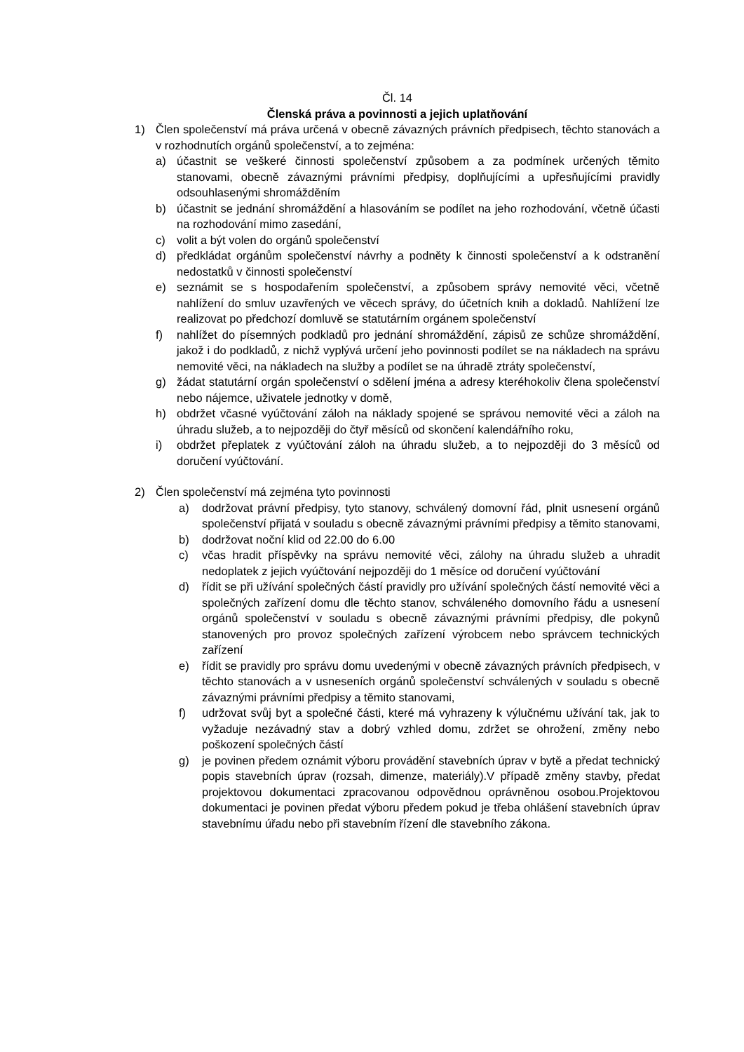Čl. 14
Členská práva a povinnosti a jejich uplatňování
1) Člen společenství má práva určená v obecně závazných právních předpisech, těchto stanovách a v rozhodnutích orgánů společenství, a to zejména:
a) účastnit se veškeré činnosti společenství způsobem a za podmínek určených těmito stanovami, obecně závaznými právními předpisy, doplňujícími a upřesňujícími pravidly odsouhlasenými shromážděním
b) účastnit se jednání shromáždění a hlasováním se podílet na jeho rozhodování, včetně účasti na rozhodování mimo zasedání,
c) volit a být volen do orgánů společenství
d) předkládat orgánům společenství návrhy a podněty k činnosti společenství a k odstranění nedostatků v činnosti společenství
e) seznámit se s hospodařením společenství, a způsobem správy nemovité věci, včetně nahlížení do smluv uzavřených ve věcech správy, do účetních knih a dokladů. Nahlížení lze realizovat po předchozí domluvě se statutárním orgánem společenství
f) nahlížet do písemných podkladů pro jednání shromáždění, zápisů ze schůze shromáždění, jakož i do podkladů, z nichž vyplývá určení jeho povinnosti podílet se na nákladech na správu nemovité věci, na nákladech na služby a podílet se na úhradě ztráty společenství,
g) žádat statutární orgán společenství o sdělení jména a adresy kteréhokoliv člena společenství nebo nájemce, uživatele jednotky v domě,
h) obdržet včasné vyúčtování záloh na náklady spojené se správou nemovité věci a záloh na úhradu služeb, a to nejpozději do čtyř měsíců od skončení kalendářního roku,
i) obdržet přeplatek z vyúčtování záloh na úhradu služeb, a to nejpozději do 3 měsíců od doručení vyúčtování.
2) Člen společenství má zejména tyto povinnosti
a) dodržovat právní předpisy, tyto stanovy, schválený domovní řád, plnit usnesení orgánů společenství přijatá v souladu s obecně závaznými právními předpisy a těmito stanovami,
b) dodržovat noční klid od 22.00 do 6.00
c) včas hradit příspěvky na správu nemovité věci, zálohy na úhradu služeb a uhradit nedoplatek z jejich vyúčtování nejpozději do 1 měsíce od doručení vyúčtování
d) řídit se při užívání společných částí pravidly pro užívání společných částí nemovité věci a společných zařízení domu dle těchto stanov, schváleného domovního řádu a usnesení orgánů společenství v souladu s obecně závaznými právními předpisy, dle pokynů stanovených pro provoz společných zařízení výrobcem nebo správcem technických zařízení
e) řídit se pravidly pro správu domu uvedenými v obecně závazných právních předpisech, v těchto stanovách a v usneseních orgánů společenství schválených v souladu s obecně závaznými právními předpisy a těmito stanovami,
f) udržovat svůj byt a společné části, které má vyhrazeny k výlučnému užívání tak, jak to vyžaduje nezávadný stav a dobrý vzhled domu, zdržet se ohrožení, změny nebo poškození společných částí
g) je povinen předem oznámit výboru provádění stavebních úprav v bytě a předat technický popis stavebních úprav (rozsah, dimenze, materiály).V případě změny stavby, předat projektovou dokumentaci zpracovanou odpovědnou oprávněnou osobou.Projektovou dokumentaci je povinen předat výboru předem pokud je třeba ohlášení stavebních úprav stavebnímu úřadu nebo při stavebním řízení dle stavebního zákona.